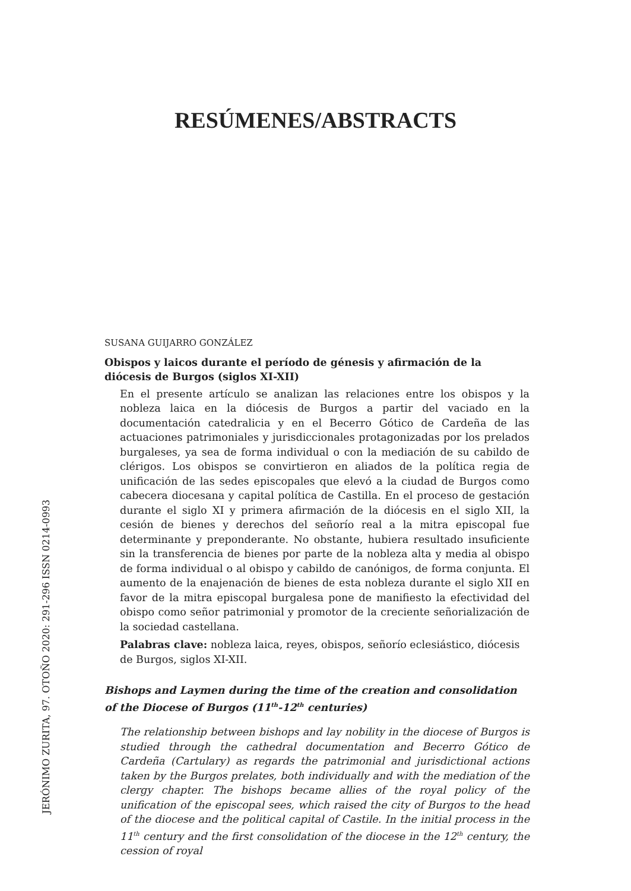RESÚMENES/ABSTRACTS
JERÓNIMO ZURITA, 97. OTOÑO 2020: 291-296 ISSN 0214-0993
SUSANA GUIJARRO GONZÁLEZ
Obispos y laicos durante el período de génesis y afirmación de la diócesis de Burgos (siglos XI-XII)
En el presente artículo se analizan las relaciones entre los obispos y la nobleza laica en la diócesis de Burgos a partir del vaciado en la documentación catedralicia y en el Becerro Gótico de Cardeña de las actuaciones patrimoniales y jurisdiccionales protagonizadas por los prelados burgaleses, ya sea de forma individual o con la mediación de su cabildo de clérigos. Los obispos se convirtieron en aliados de la política regia de unificación de las sedes episcopales que elevó a la ciudad de Burgos como cabecera diocesana y capital política de Castilla. En el proceso de gestación durante el siglo XI y primera afirmación de la diócesis en el siglo XII, la cesión de bienes y derechos del señorío real a la mitra episcopal fue determinante y preponderante. No obstante, hubiera resultado insuficiente sin la transferencia de bienes por parte de la nobleza alta y media al obispo de forma individual o al obispo y cabildo de canónigos, de forma conjunta. El aumento de la enajenación de bienes de esta nobleza durante el siglo XII en favor de la mitra episcopal burgalesa pone de manifiesto la efectividad del obispo como señor patrimonial y promotor de la creciente señorialización de la sociedad castellana.
Palabras clave: nobleza laica, reyes, obispos, señorío eclesiástico, diócesis de Burgos, siglos XI-XII.
Bishops and Laymen during the time of the creation and consolidation of the Diocese of Burgos (11<sup>th</sup>-12<sup>th</sup> centuries)
The relationship between bishops and lay nobility in the diocese of Burgos is studied through the cathedral documentation and Becerro Gótico de Cardeña (Cartulary) as regards the patrimonial and jurisdictional actions taken by the Burgos prelates, both individually and with the mediation of the clergy chapter. The bishops became allies of the royal policy of the unification of the episcopal sees, which raised the city of Burgos to the head of the diocese and the political capital of Castile. In the initial process in the 11<sup>th</sup> century and the first consolidation of the diocese in the 12<sup>th</sup> century, the cession of royal